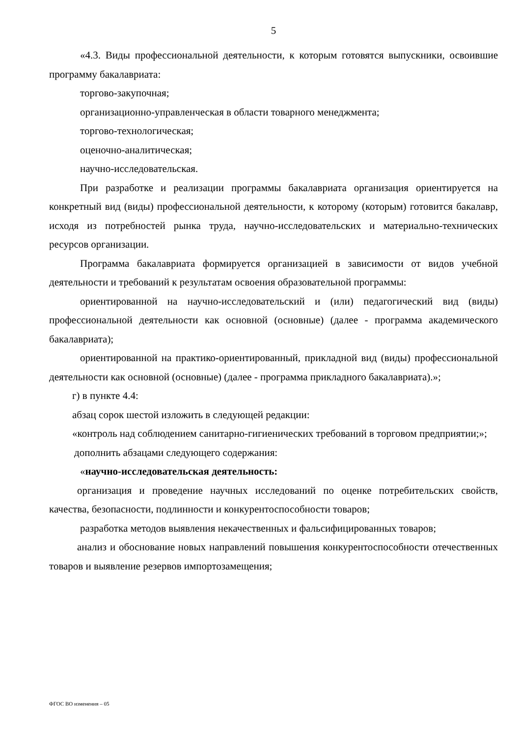5
«4.3. Виды профессиональной деятельности, к которым готовятся выпускники, освоившие программу бакалавриата:
торгово-закупочная;
организационно-управленческая в области товарного менеджмента;
торгово-технологическая;
оценочно-аналитическая;
научно-исследовательская.
При разработке и реализации программы бакалавриата организация ориентируется на конкретный вид (виды) профессиональной деятельности, к которому (которым) готовится бакалавр, исходя из потребностей рынка труда, научно-исследовательских и материально-технических ресурсов организации.
Программа бакалавриата формируется организацией в зависимости от видов учебной деятельности и требований к результатам освоения образовательной программы:
ориентированной на научно-исследовательский и (или) педагогический вид (виды) профессиональной деятельности как основной (основные) (далее - программа академического бакалавриата);
ориентированной на практико-ориентированный, прикладной вид (виды) профессиональной деятельности как основной (основные) (далее - программа прикладного бакалавриата).»;
г) в пункте 4.4:
абзац сорок шестой изложить в следующей редакции:
«контроль над соблюдением санитарно-гигиенических требований в торговом предприятии;»;
дополнить абзацами следующего содержания:
«научно-исследовательская деятельность:
организация и проведение научных исследований по оценке потребительских свойств, качества, безопасности, подлинности и конкурентоспособности товаров;
разработка методов выявления некачественных и фальсифицированных товаров;
анализ и обоснование новых направлений повышения конкурентоспособности отечественных товаров и выявление резервов импортозамещения;
ФГОС ВО изменения – 05